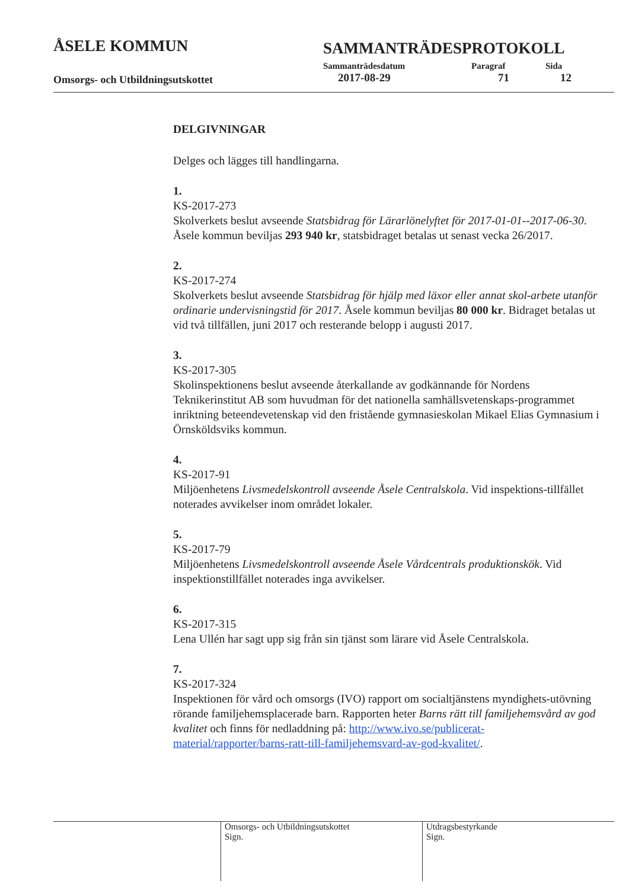ÅSELE KOMMUN
SAMMANTRÄDESPROTOKOLL
Sammanträdesdatum Paragraf Sida
Omsorgs- och Utbildningsutskottet
2017-08-29 71 12
DELGIVNINGAR
Delges och lägges till handlingarna.
1.
KS-2017-273
Skolverkets beslut avseende Statsbidrag för Lärarlönelyftet för 2017-01-01--2017-06-30. Åsele kommun beviljas 293 940 kr, statsbidraget betalas ut senast vecka 26/2017.
2.
KS-2017-274
Skolverkets beslut avseende Statsbidrag för hjälp med läxor eller annat skol-arbete utanför ordinarie undervisningstid för 2017. Åsele kommun beviljas 80 000 kr. Bidraget betalas ut vid två tillfällen, juni 2017 och resterande belopp i augusti 2017.
3.
KS-2017-305
Skolinspektionens beslut avseende återkallande av godkännande för Nordens Teknikerinstitut AB som huvudman för det nationella samhällsvetenskaps-programmet inriktning beteendevetenskap vid den fristående gymnasieskolan Mikael Elias Gymnasium i Örnsköldsviks kommun.
4.
KS-2017-91
Miljöenhetens Livsmedelskontroll avseende Åsele Centralskola. Vid inspektions-tillfället noterades avvikelser inom området lokaler.
5.
KS-2017-79
Miljöenhetens Livsmedelskontroll avseende Åsele Vårdcentrals produktionskök. Vid inspektionstillfället noterades inga avvikelser.
6.
KS-2017-315
Lena Ullén har sagt upp sig från sin tjänst som lärare vid Åsele Centralskola.
7.
KS-2017-324
Inspektionen för vård och omsorgs (IVO) rapport om socialtjänstens myndighets-utövning rörande familjehemsplacerade barn. Rapporten heter Barns rätt till familjehemsvård av god kvalitet och finns för nedladdning på: http://www.ivo.se/publicerat-material/rapporter/barns-ratt-till-familjehemsvard-av-god-kvalitet/.
Omsorgs- och Utbildningsutskottet
Sign.
Utdragsbestyrkande
Sign.